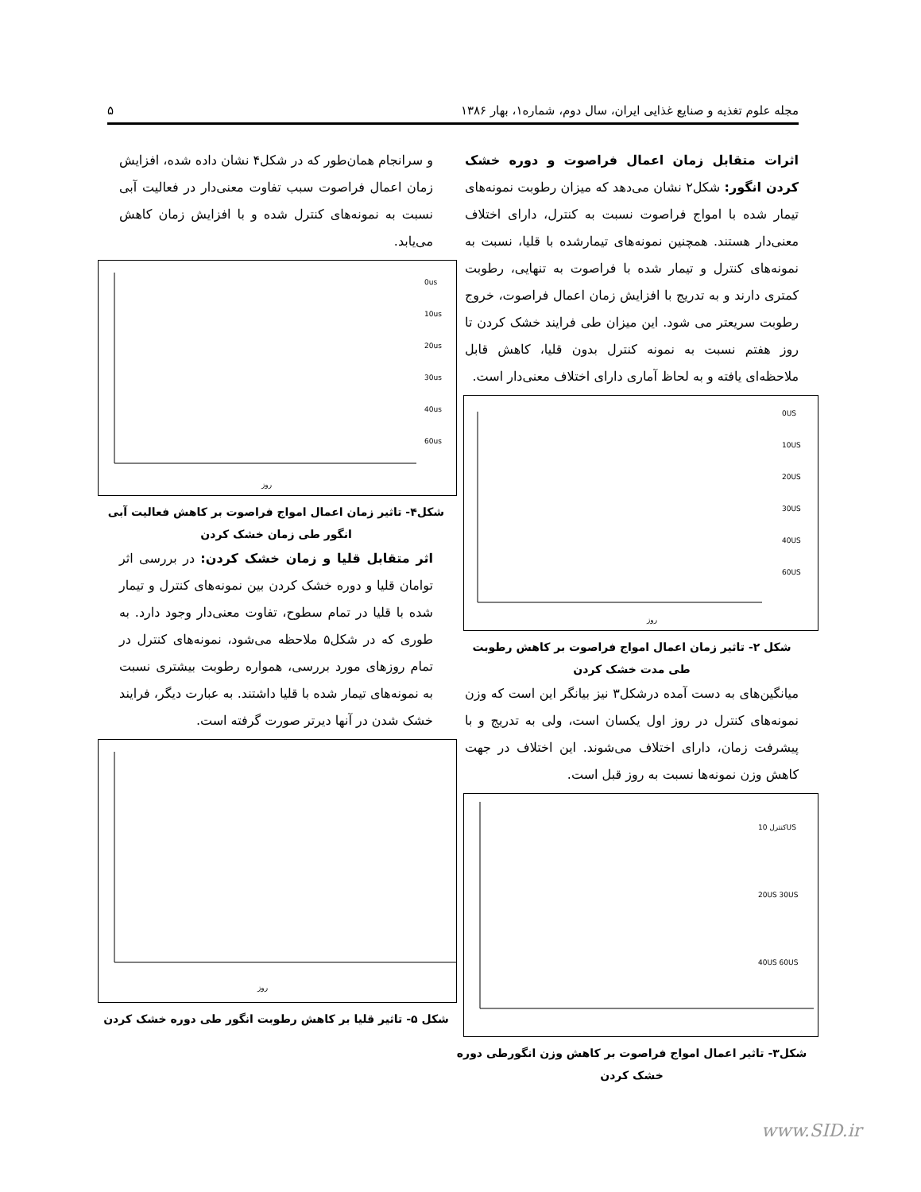مجله علوم تغذیه و صنایع غذایی ایران، سال دوم، شماره۱، بهار ۱۳۸۶ ۵
اثرات متقابل زمان اعمال فراصوت و دوره خشک کردن انگور: شکل۲ نشان می‌دهد که میزان رطوبت نمونه‌های تیمار شده با امواج فراصوت نسبت به کنترل، دارای اختلاف معنی‌دار هستند. همچنین نمونه‌های تیمارشده با قلیا، نسبت به نمونه‌های کنترل و تیمار شده با فراصوت به تنهایی، رطوبت کمتری دارند و به تدریج با افزایش زمان اعمال فراصوت، خروج رطوبت سریعتر می شود. این میزان طی فرایند خشک کردن تا روز هفتم نسبت به نمونه کنترل بدون قلیا، کاهش قابل ملاحظه‌ای یافته و به لحاظ آماری دارای اختلاف معنی‌دار است.
روز
0US
10US
20US
30US
40US
60US
شکل ۲- تاثیر زمان اعمال امواج فراصوت بر کاهش رطوبت طی مدت خشک کردن
میانگین‌های به دست آمده درشکل۳ نیز بیانگر این است که وزن نمونه‌های کنترل در روز اول یکسان است، ولی به تدریج و با پیشرفت زمان، دارای اختلاف می‌شوند. این اختلاف در جهت کاهش وزن نمونه‌ها نسبت به روز قبل است.
کنترل 10US
20US 30US
40US 60US
شکل۳- تاثیر اعمال امواج فراصوت بر کاهش وزن انگورطی دوره خشک کردن
و سرانجام همان‌طور که در شکل۴ نشان داده شده، افزایش زمان اعمال فراصوت سبب تفاوت معنی‌دار در فعالیت آبی نسبت به نمونه‌های کنترل شده و با افزایش زمان کاهش می‌یابد.
روز
0us
10us
20us
30us
40us
60us
شکل۴- تاثیر زمان اعمال امواج فراصوت بر کاهش فعالیت آبی انگور طی زمان خشک کردن
اثر متقابل قلیا و زمان خشک کردن: در بررسی اثر توامان قلیا و دوره خشک کردن بین نمونه‌های کنترل و تیمار شده با قلیا در تمام سطوح، تفاوت معنی‌دار وجود دارد. به طوری که در شکل۵ ملاحظه می‌شود، نمونه‌های کنترل در تمام روزهای مورد بررسی، همواره رطوبت بیشتری نسبت به نمونه‌های تیمار شده با قلیا داشتند. به عبارت دیگر، فرایند خشک شدن در آنها دیرتر صورت گرفته است.
روز
شکل ۵- تاثیر قلیا بر کاهش رطوبت انگور طی دوره خشک کردن
www.SID.ir